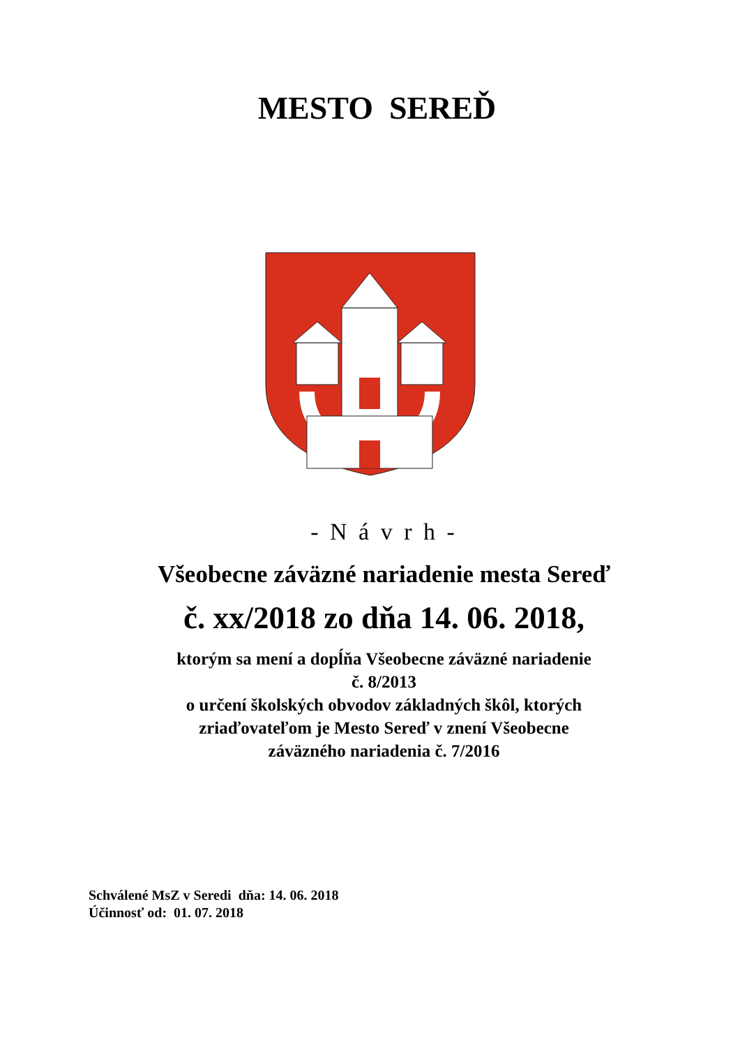MESTO SEREĎ
- N á v r h -
Všeobecne záväzné nariadenie mesta Sereď
č. xx/2018 zo dňa 14. 06. 2018,
ktorým sa mení a dopĺňa Všeobecne záväzné nariadenie
č. 8/2013
o určení školských obvodov základných škôl, ktorých
zriaďovateľom je Mesto Sereď v znení Všeobecne
záväzného nariadenia č. 7/2016
Schválené MsZ v Seredi dňa: 14. 06. 2018
Účinnosť od: 01. 07. 2018